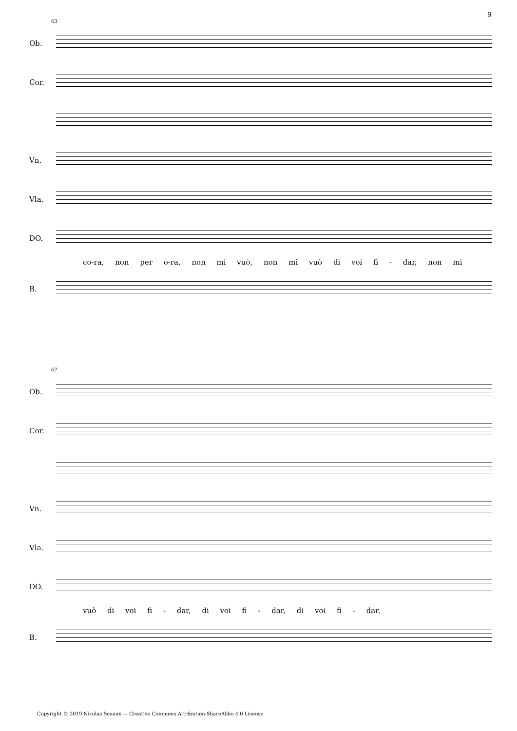9
63
Ob.
Cor.
Vn.
Vla.
DO.
co-ra, non per o-ra, non mi vuò, non mi vuò di voi fi - dar, non mi
B.
67
Ob.
Cor.
Vn.
Vla.
DO.
vuò di voi fi - dar, di voi fi - dar, di voi fi - dar.
B.
Copyright © 2019 Nicolas Sceaux — Creative Commons Attribution-ShareAlike 4.0 License